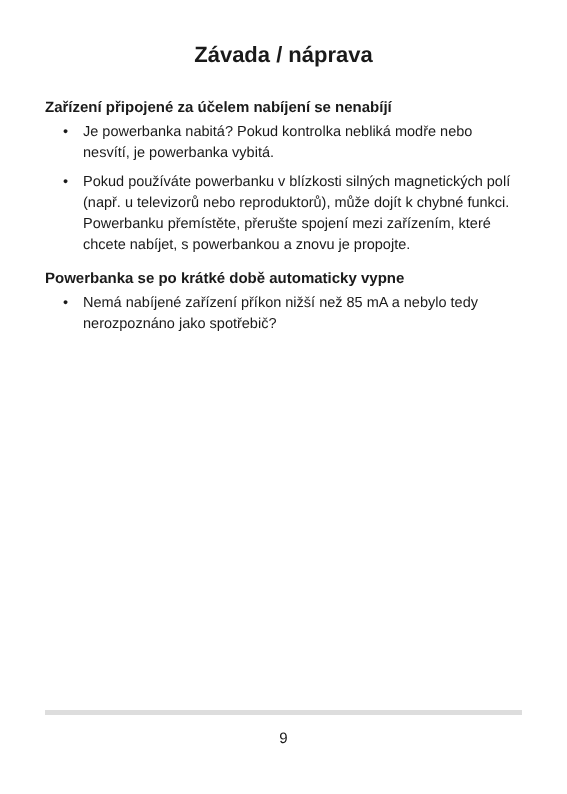Závada / náprava
Zařízení připojené za účelem nabíjení se nenabíjí
• Je powerbanka nabitá? Pokud kontrolka nebliká modře nebo nesvítí, je powerbanka vybitá.
• Pokud používáte powerbanku v blízkosti silných magnetických polí (např. u televizorů nebo reproduktorů), může dojít k chybné funkci. Powerbanku přemístěte, přerušte spojení mezi zařízením, které chcete nabíjet, s powerbankou a znovu je propojte.
Powerbanka se po krátké době automaticky vypne
• Nemá nabíjené zařízení příkon nižší než 85 mA a nebylo tedy nerozpoznáno jako spotřebič?
9